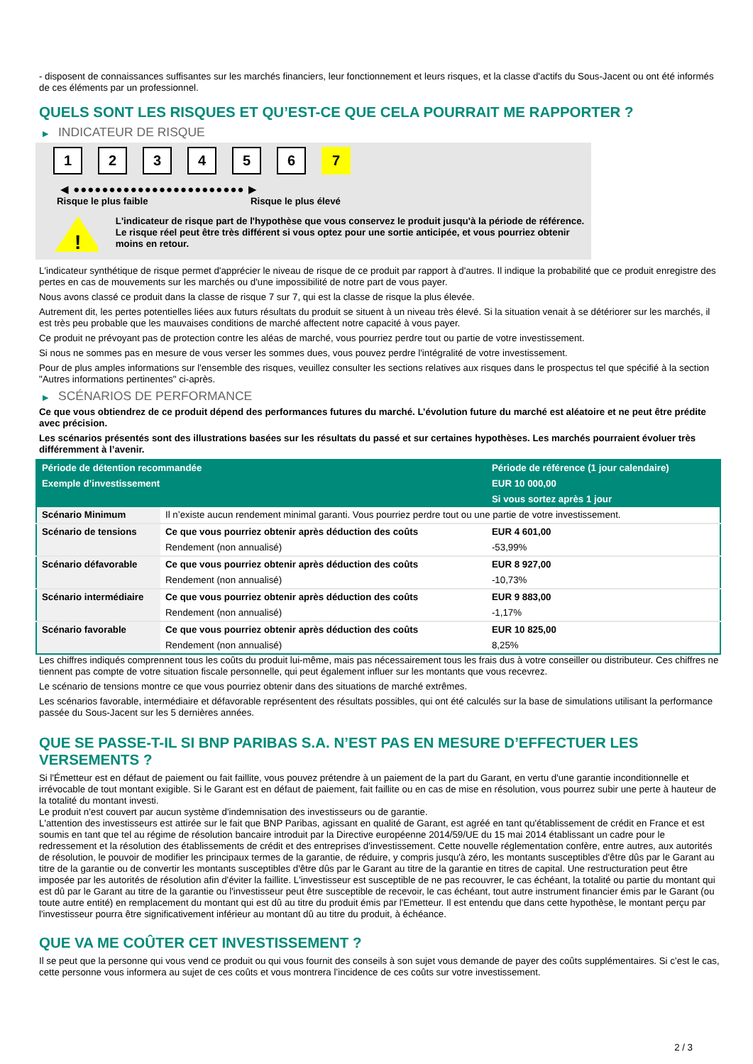- disposent de connaissances suffisantes sur les marchés financiers, leur fonctionnement et leurs risques, et la classe d'actifs du Sous-Jacent ou ont été informés de ces éléments par un professionnel.
QUELS SONT LES RISQUES ET QU’EST-CE QUE CELA POURRAIT ME RAPPORTER ?
▶ INDICATEUR DE RISQUE
1 2 3 4 5 6 7
◀ ●●●●●●●●●●●●●●●●●●●●●●●● ▶
Risque le plus faible Risque le plus élevé
!
L'indicateur de risque part de l'hypothèse que vous conservez le produit jusqu'à la période de référence.
Le risque réel peut être très différent si vous optez pour une sortie anticipée, et vous pourriez obtenir moins en retour.
L'indicateur synthétique de risque permet d'apprécier le niveau de risque de ce produit par rapport à d'autres. Il indique la probabilité que ce produit enregistre des pertes en cas de mouvements sur les marchés ou d'une impossibilité de notre part de vous payer.
Nous avons classé ce produit dans la classe de risque 7 sur 7, qui est la classe de risque la plus élevée.
Autrement dit, les pertes potentielles liées aux futurs résultats du produit se situent à un niveau très élevé. Si la situation venait à se détériorer sur les marchés, il est très peu probable que les mauvaises conditions de marché affectent notre capacité à vous payer.
Ce produit ne prévoyant pas de protection contre les aléas de marché, vous pourriez perdre tout ou partie de votre investissement.
Si nous ne sommes pas en mesure de vous verser les sommes dues, vous pouvez perdre l'intégralité de votre investissement.
Pour de plus amples informations sur l'ensemble des risques, veuillez consulter les sections relatives aux risques dans le prospectus tel que spécifié à la section "Autres informations pertinentes" ci-après.
▶ SCÉNARIOS DE PERFORMANCE
Ce que vous obtiendrez de ce produit dépend des performances futures du marché. L’évolution future du marché est aléatoire et ne peut être prédite avec précision.
Les scénarios présentés sont des illustrations basées sur les résultats du passé et sur certaines hypothèses. Les marchés pourraient évoluer très différemment à l’avenir.
| Période de détention recommandée | | Période de référence (1 jour calendaire) |
| Exemple d’investissement | | EUR 10 000,00 |
| | | Si vous sortez après 1 jour |
| Scénario Minimum | Il n’existe aucun rendement minimal garanti. Vous pourriez perdre tout ou une partie de votre investissement. | |
| Scénario de tensions | Ce que vous pourriez obtenir après déduction des coûts | EUR 4 601,00 |
| | Rendement (non annualisé) | -53,99% |
| Scénario défavorable | Ce que vous pourriez obtenir après déduction des coûts | EUR 8 927,00 |
| | Rendement (non annualisé) | -10,73% |
| Scénario intermédiaire | Ce que vous pourriez obtenir après déduction des coûts | EUR 9 883,00 |
| | Rendement (non annualisé) | -1,17% |
| Scénario favorable | Ce que vous pourriez obtenir après déduction des coûts | EUR 10 825,00 |
| | Rendement (non annualisé) | 8,25% |
Les chiffres indiqués comprennent tous les coûts du produit lui-même, mais pas nécessairement tous les frais dus à votre conseiller ou distributeur. Ces chiffres ne tiennent pas compte de votre situation fiscale personnelle, qui peut également influer sur les montants que vous recevrez.
Le scénario de tensions montre ce que vous pourriez obtenir dans des situations de marché extrêmes.
Les scénarios favorable, intermédiaire et défavorable représentent des résultats possibles, qui ont été calculés sur la base de simulations utilisant la performance passée du Sous-Jacent sur les 5 dernières années.
QUE SE PASSE-T-IL SI BNP PARIBAS S.A. N’EST PAS EN MESURE D’EFFECTUER LES VERSEMENTS ?
Si l'Émetteur est en défaut de paiement ou fait faillite, vous pouvez prétendre à un paiement de la part du Garant, en vertu d'une garantie inconditionnelle et irrévocable de tout montant exigible. Si le Garant est en défaut de paiement, fait faillite ou en cas de mise en résolution, vous pourrez subir une perte à hauteur de la totalité du montant investi.
Le produit n'est couvert par aucun système d'indemnisation des investisseurs ou de garantie.
L'attention des investisseurs est attirée sur le fait que BNP Paribas, agissant en qualité de Garant, est agréé en tant qu'établissement de crédit en France et est soumis en tant que tel au régime de résolution bancaire introduit par la Directive européenne 2014/59/UE du 15 mai 2014 établissant un cadre pour le redressement et la résolution des établissements de crédit et des entreprises d'investissement. Cette nouvelle réglementation confère, entre autres, aux autorités de résolution, le pouvoir de modifier les principaux termes de la garantie, de réduire, y compris jusqu'à zéro, les montants susceptibles d'être dûs par le Garant au titre de la garantie ou de convertir les montants susceptibles d'être dûs par le Garant au titre de la garantie en titres de capital. Une restructuration peut être imposée par les autorités de résolution afin d'éviter la faillite. L'investisseur est susceptible de ne pas recouvrer, le cas échéant, la totalité ou partie du montant qui est dû par le Garant au titre de la garantie ou l'investisseur peut être susceptible de recevoir, le cas échéant, tout autre instrument financier émis par le Garant (ou toute autre entité) en remplacement du montant qui est dû au titre du produit émis par l'Emetteur. Il est entendu que dans cette hypothèse, le montant perçu par l'investisseur pourra être significativement inférieur au montant dû au titre du produit, à échéance.
QUE VA ME COÛTER CET INVESTISSEMENT ?
Il se peut que la personne qui vous vend ce produit ou qui vous fournit des conseils à son sujet vous demande de payer des coûts supplémentaires. Si c’est le cas, cette personne vous informera au sujet de ces coûts et vous montrera l’incidence de ces coûts sur votre investissement.
2 / 3